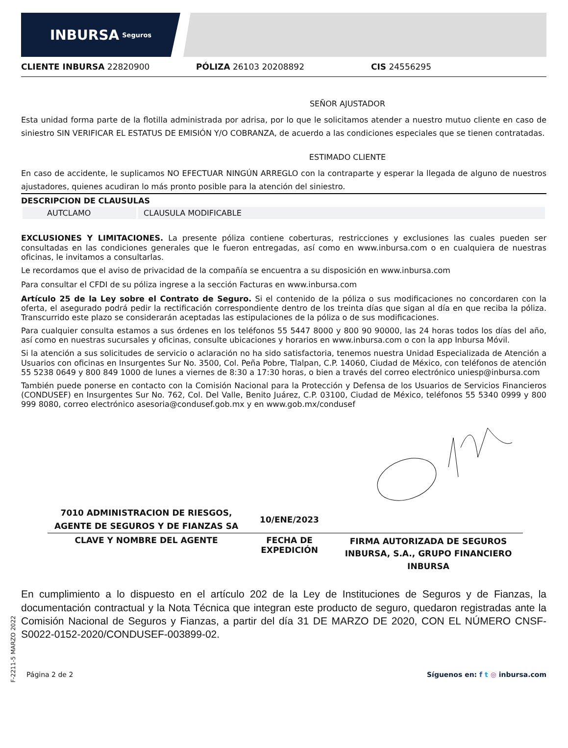INBURSA Seguros
CLIENTE INBURSA 22820900 PÓLIZA 26103 20208892 CIS 24556295
SEÑOR AJUSTADOR
Esta unidad forma parte de la flotilla administrada por adrisa, por lo que le solicitamos atender a nuestro mutuo cliente en caso de siniestro SIN VERIFICAR EL ESTATUS DE EMISIÓN Y/O COBRANZA, de acuerdo a las condiciones especiales que se tienen contratadas.
ESTIMADO CLIENTE
En caso de accidente, le suplicamos NO EFECTUAR NINGÚN ARREGLO con la contraparte y esperar la llegada de alguno de nuestros ajustadores, quienes acudiran lo más pronto posible para la atención del siniestro.
DESCRIPCION DE CLAUSULAS
| AUTCLAMO | CLAUSULA MODIFICABLE |
EXCLUSIONES Y LIMITACIONES. La presente póliza contiene coberturas, restricciones y exclusiones las cuales pueden ser consultadas en las condiciones generales que le fueron entregadas, así como en www.inbursa.com o en cualquiera de nuestras oficinas, le invitamos a consultarlas.
Le recordamos que el aviso de privacidad de la compañía se encuentra a su disposición en www.inbursa.com
Para consultar el CFDI de su póliza ingrese a la sección Facturas en www.inbursa.com
Artículo 25 de la Ley sobre el Contrato de Seguro. Si el contenido de la póliza o sus modificaciones no concordaren con la oferta, el asegurado podrá pedir la rectificación correspondiente dentro de los treinta días que sigan al día en que reciba la póliza. Transcurrido este plazo se considerarán aceptadas las estipulaciones de la póliza o de sus modificaciones.
Para cualquier consulta estamos a sus órdenes en los teléfonos 55 5447 8000 y 800 90 90000, las 24 horas todos los días del año, así como en nuestras sucursales y oficinas, consulte ubicaciones y horarios en www.inbursa.com o con la app Inbursa Móvil.
Si la atención a sus solicitudes de servicio o aclaración no ha sido satisfactoria, tenemos nuestra Unidad Especializada de Atención a Usuarios con oficinas en Insurgentes Sur No. 3500, Col. Peña Pobre, Tlalpan, C.P. 14060, Ciudad de México, con teléfonos de atención 55 5238 0649 y 800 849 1000 de lunes a viernes de 8:30 a 17:30 horas, o bien a través del correo electrónico uniesp@inbursa.com
También puede ponerse en contacto con la Comisión Nacional para la Protección y Defensa de los Usuarios de Servicios Financieros (CONDUSEF) en Insurgentes Sur No. 762, Col. Del Valle, Benito Juárez, C.P. 03100, Ciudad de México, teléfonos 55 5340 0999 y 800 999 8080, correo electrónico asesoria@condusef.gob.mx y en www.gob.mx/condusef
| 7010 ADMINISTRACION DE RIESGOS, AGENTE DE SEGUROS Y DE FIANZAS SA | 10/ENE/2023 | |
| CLAVE Y NOMBRE DEL AGENTE | FECHA DE EXPEDICIÓN | FIRMA AUTORIZADA DE SEGUROS INBURSA, S.A., GRUPO FINANCIERO INBURSA |
En cumplimiento a lo dispuesto en el artículo 202 de la Ley de Instituciones de Seguros y de Fianzas, la documentación contractual y la Nota Técnica que integran este producto de seguro, quedaron registradas ante la Comisión Nacional de Seguros y Fianzas, a partir del día 31 DE MARZO DE 2020, CON EL NÚMERO CNSF-S0022-0152-2020/CONDUSEF-003899-02.
Página 2 de 2 Síguenos en: f t ◎ inbursa.com
F-2211-5 MARZO 2022